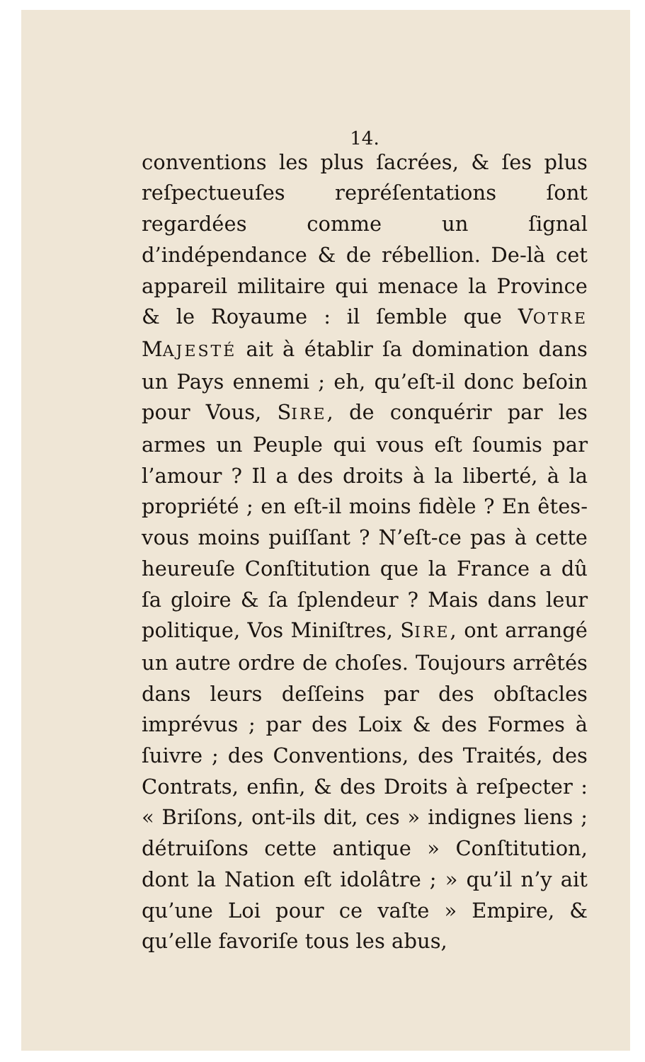14.
conventions les plus ſacrées, & ſes plus reſpectueuſes repréſentations ſont regardées comme un ſignal d’indépendance & de rébellion. De-là cet appareil militaire qui menace la Province & le Royaume : il ſemble que VOTRE MAJESTÉ ait à établir ſa domination dans un Pays ennemi ; eh, qu’eſt-il donc beſoin pour Vous, SIRE, de conquérir par les armes un Peuple qui vous eſt ſoumis par l’amour ? Il a des droits à la liberté, à la propriété ; en eſt-il moins fidèle ? En êtes-vous moins puiſſant ? N’eſt-ce pas à cette heureuſe Conſtitution que la France a dû ſa gloire & ſa ſplendeur ? Mais dans leur politique, Vos Miniſtres, SIRE, ont arrangé un autre ordre de choſes. Toujours arrêtés dans leurs deſſeins par des obſtacles imprévus ; par des Loix & des Formes à ſuivre ; des Conventions, des Traités, des Contrats, enfin, & des Droits à reſpecter : « Briſons, ont-ils dit, ces » indignes liens ; détruiſons cette antique » Conſtitution, dont la Nation eſt idolâtre ; » qu’il n’y ait qu’une Loi pour ce vaſte » Empire, & qu’elle favoriſe tous les abus,